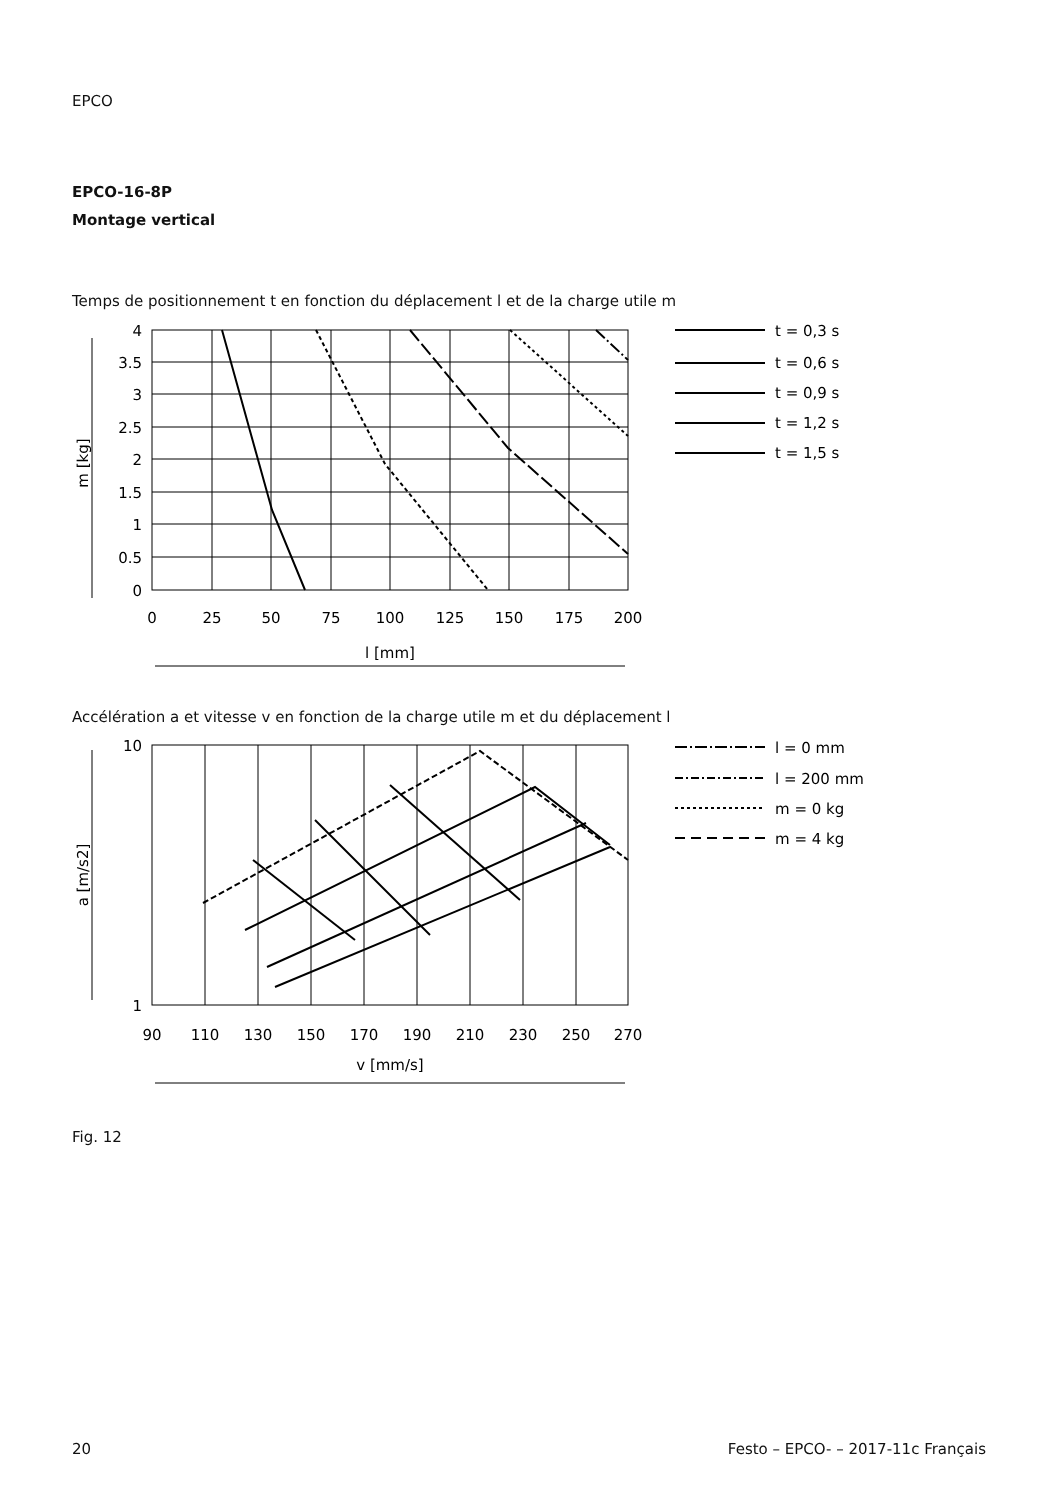EPCO
EPCO-16-8P
Montage vertical
Temps de positionnement t en fonction du déplacement l et de la charge utile m
4
3.5
3
2.5
2
1.5
1
0.5
0
0
25
50
75
100
125
150
175
200
l [mm]
m [kg]
t = 0,3 s
t = 0,6 s
t = 0,9 s
t = 1,2 s
t = 1,5 s
Accélération a et vitesse v en fonction de la charge utile m et du déplacement l
10
1
90
110
130
150
170
190
210
230
250
270
v [mm/s]
a [m/s2]
l = 0 mm
l = 200 mm
m = 0 kg
m = 4 kg
Fig. 12
20
Festo – EPCO- – 2017-11c Français